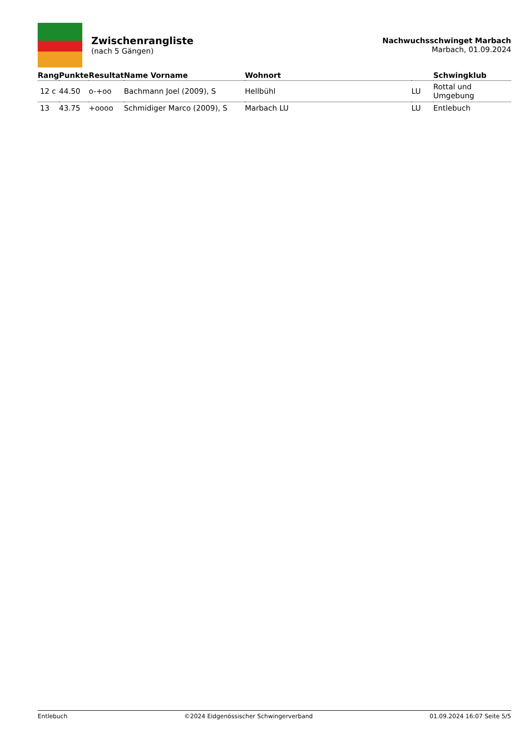Zwischenrangliste
(nach 5 Gängen)
Nachwuchsschwinget Marbach
Marbach, 01.09.2024
| Rang | Punkte | Resultat | Name Vorname | Wohnort | | Schwingklub |
| --- | --- | --- | --- | --- | --- | --- |
| 12 c | 44.50 | o-+oo | Bachmann Joel (2009), S | Hellbühl | LU | Rottal und Umgebung |
| 13 | 43.75 | +oooo | Schmidiger Marco (2009), S | Marbach LU | LU | Entlebuch |
Entlebuch ©2024 Eidgenössischer Schwingerverband 01.09.2024 16:07 Seite 5/5